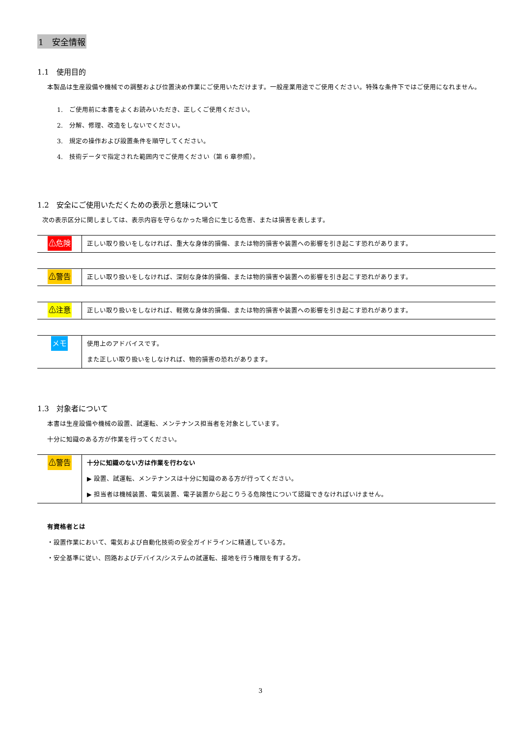1　安全情報
1.1　使用目的
本製品は生産設備や機械での調整および位置決め作業にご使用いただけます。一般産業用途でご使用ください。特殊な条件下ではご使用になれません。
1.　ご使用前に本書をよくお読みいただき、正しくご使用ください。
2.　分解、修理、改造をしないでください。
3.　規定の操作および設置条件を順守してください。
4.　技術データで指定された範囲内でご使用ください（第 6 章参照）。
1.2　安全にご使用いただくための表示と意味について
次の表示区分に関しましては、表示内容を守らなかった場合に生じる危害、または損害を表します。
| ⚠危険 | 正しい取り扱いをしなければ、重大な身体的損傷、または物的損害や装置への影響を引き起こす恐れがあります。 |
| ⚠警告 | 正しい取り扱いをしなければ、深刻な身体的損傷、または物的損害や装置への影響を引き起こす恐れがあります。 |
| ⚠注意 | 正しい取り扱いをしなければ、軽微な身体的損傷、または物的損害や装置への影響を引き起こす恐れがあります。 |
| メモ | 使用上のアドバイスです。 また正しい取り扱いをしなければ、物的損害の恐れがあります。 |
1.3　対象者について
本書は生産設備や機械の設置、試運転、メンテナンス担当者を対象としています。
十分に知識のある方が作業を行ってください。
| ⚠警告 | 十分に知識のない方は作業を行わない ▶ 設置、試運転、メンテナンスは十分に知識のある方が行ってください。 ▶ 担当者は機械装置、電気装置、電子装置から起こりうる危険性について認識できなければいけません。 |
有資格者とは
・設置作業において、電気および自動化技術の安全ガイドラインに精通している方。
・安全基準に従い、回路およびデバイス/システムの試運転、接地を行う権限を有する方。
3